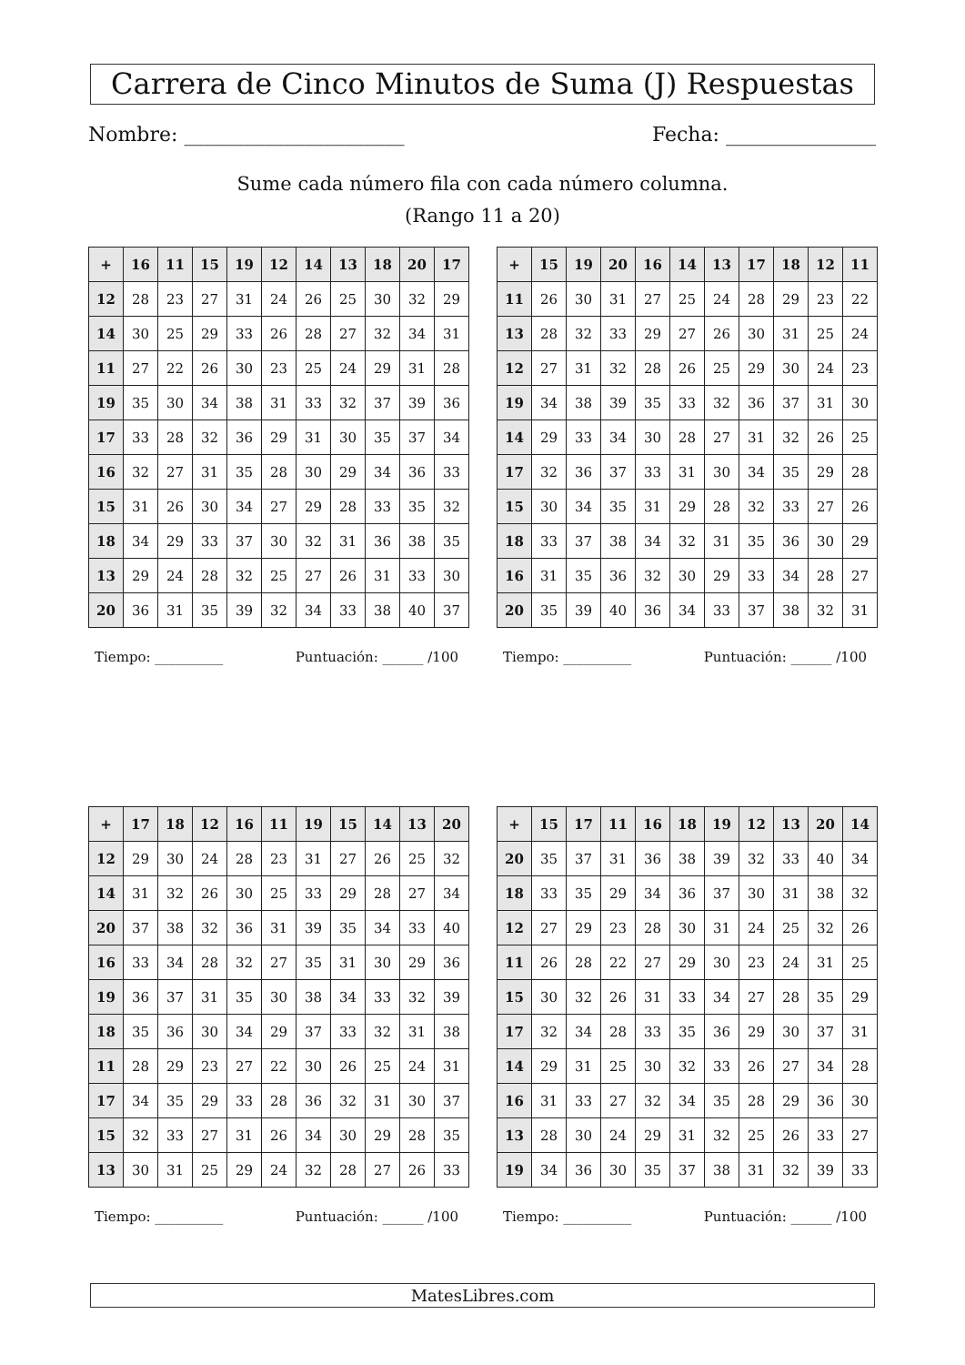Carrera de Cinco Minutos de Suma (J) Respuestas
Nombre: ______________________ Fecha: _______________
Sume cada número fila con cada número columna.
(Rango 11 a 20)
| + | 16 | 11 | 15 | 19 | 12 | 14 | 13 | 18 | 20 | 17 |
| --- | --- | --- | --- | --- | --- | --- | --- | --- | --- | --- |
| 12 | 28 | 23 | 27 | 31 | 24 | 26 | 25 | 30 | 32 | 29 |
| 14 | 30 | 25 | 29 | 33 | 26 | 28 | 27 | 32 | 34 | 31 |
| 11 | 27 | 22 | 26 | 30 | 23 | 25 | 24 | 29 | 31 | 28 |
| 19 | 35 | 30 | 34 | 38 | 31 | 33 | 32 | 37 | 39 | 36 |
| 17 | 33 | 28 | 32 | 36 | 29 | 31 | 30 | 35 | 37 | 34 |
| 16 | 32 | 27 | 31 | 35 | 28 | 30 | 29 | 34 | 36 | 33 |
| 15 | 31 | 26 | 30 | 34 | 27 | 29 | 28 | 33 | 35 | 32 |
| 18 | 34 | 29 | 33 | 37 | 30 | 32 | 31 | 36 | 38 | 35 |
| 13 | 29 | 24 | 28 | 32 | 25 | 27 | 26 | 31 | 33 | 30 |
| 20 | 36 | 31 | 35 | 39 | 32 | 34 | 33 | 38 | 40 | 37 |
| + | 15 | 19 | 20 | 16 | 14 | 13 | 17 | 18 | 12 | 11 |
| --- | --- | --- | --- | --- | --- | --- | --- | --- | --- | --- |
| 11 | 26 | 30 | 31 | 27 | 25 | 24 | 28 | 29 | 23 | 22 |
| 13 | 28 | 32 | 33 | 29 | 27 | 26 | 30 | 31 | 25 | 24 |
| 12 | 27 | 31 | 32 | 28 | 26 | 25 | 29 | 30 | 24 | 23 |
| 19 | 34 | 38 | 39 | 35 | 33 | 32 | 36 | 37 | 31 | 30 |
| 14 | 29 | 33 | 34 | 30 | 28 | 27 | 31 | 32 | 26 | 25 |
| 17 | 32 | 36 | 37 | 33 | 31 | 30 | 34 | 35 | 29 | 28 |
| 15 | 30 | 34 | 35 | 31 | 29 | 28 | 32 | 33 | 27 | 26 |
| 18 | 33 | 37 | 38 | 34 | 32 | 31 | 35 | 36 | 30 | 29 |
| 16 | 31 | 35 | 36 | 32 | 30 | 29 | 33 | 34 | 28 | 27 |
| 20 | 35 | 39 | 40 | 36 | 34 | 33 | 37 | 38 | 32 | 31 |
Tiempo: __________ Puntuación: ______ /100 Tiempo: __________ Puntuación: ______ /100
| + | 17 | 18 | 12 | 16 | 11 | 19 | 15 | 14 | 13 | 20 |
| --- | --- | --- | --- | --- | --- | --- | --- | --- | --- | --- |
| 12 | 29 | 30 | 24 | 28 | 23 | 31 | 27 | 26 | 25 | 32 |
| 14 | 31 | 32 | 26 | 30 | 25 | 33 | 29 | 28 | 27 | 34 |
| 20 | 37 | 38 | 32 | 36 | 31 | 39 | 35 | 34 | 33 | 40 |
| 16 | 33 | 34 | 28 | 32 | 27 | 35 | 31 | 30 | 29 | 36 |
| 19 | 36 | 37 | 31 | 35 | 30 | 38 | 34 | 33 | 32 | 39 |
| 18 | 35 | 36 | 30 | 34 | 29 | 37 | 33 | 32 | 31 | 38 |
| 11 | 28 | 29 | 23 | 27 | 22 | 30 | 26 | 25 | 24 | 31 |
| 17 | 34 | 35 | 29 | 33 | 28 | 36 | 32 | 31 | 30 | 37 |
| 15 | 32 | 33 | 27 | 31 | 26 | 34 | 30 | 29 | 28 | 35 |
| 13 | 30 | 31 | 25 | 29 | 24 | 32 | 28 | 27 | 26 | 33 |
| + | 15 | 17 | 11 | 16 | 18 | 19 | 12 | 13 | 20 | 14 |
| --- | --- | --- | --- | --- | --- | --- | --- | --- | --- | --- |
| 20 | 35 | 37 | 31 | 36 | 38 | 39 | 32 | 33 | 40 | 34 |
| 18 | 33 | 35 | 29 | 34 | 36 | 37 | 30 | 31 | 38 | 32 |
| 12 | 27 | 29 | 23 | 28 | 30 | 31 | 24 | 25 | 32 | 26 |
| 11 | 26 | 28 | 22 | 27 | 29 | 30 | 23 | 24 | 31 | 25 |
| 15 | 30 | 32 | 26 | 31 | 33 | 34 | 27 | 28 | 35 | 29 |
| 17 | 32 | 34 | 28 | 33 | 35 | 36 | 29 | 30 | 37 | 31 |
| 14 | 29 | 31 | 25 | 30 | 32 | 33 | 26 | 27 | 34 | 28 |
| 16 | 31 | 33 | 27 | 32 | 34 | 35 | 28 | 29 | 36 | 30 |
| 13 | 28 | 30 | 24 | 29 | 31 | 32 | 25 | 26 | 33 | 27 |
| 19 | 34 | 36 | 30 | 35 | 37 | 38 | 31 | 32 | 39 | 33 |
Tiempo: __________ Puntuación: ______ /100 Tiempo: __________ Puntuación: ______ /100
MatesLibres.com